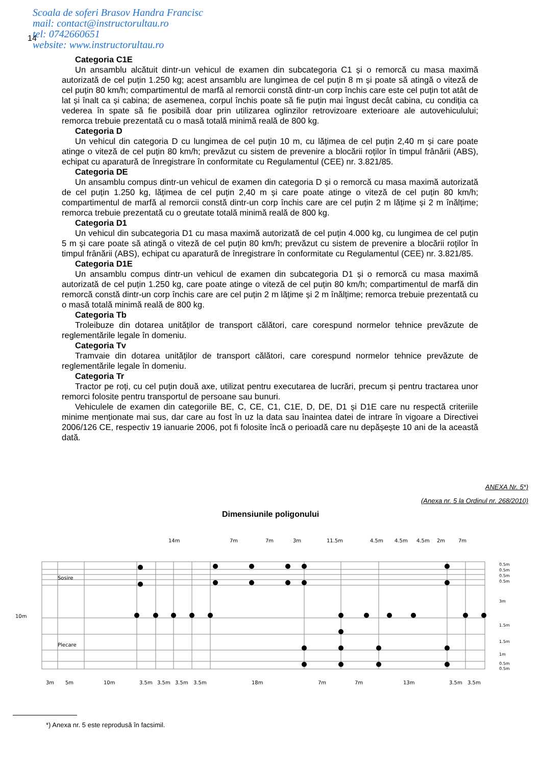Scoala de soferi Brasov Handra Francisc
mail: contact@instructorultau.ro
tel: 0742660651
website: www.instructorultau.ro
14
Categoria C1E
Un ansamblu alcătuit dintr-un vehicul de examen din subcategoria C1 și o remorcă cu masa maximă autorizată de cel puțin 1.250 kg; acest ansamblu are lungimea de cel puțin 8 m și poate să atingă o viteză de cel puțin 80 km/h; compartimentul de marfă al remorcii constă dintr-un corp închis care este cel puțin tot atât de lat și înalt ca și cabina; de asemenea, corpul închis poate să fie puțin mai îngust decât cabina, cu condiția ca vederea în spate să fie posibilă doar prin utilizarea oglinzilor retrovizoare exterioare ale autovehiculului; remorca trebuie prezentată cu o masă totală minimă reală de 800 kg.
Categoria D
Un vehicul din categoria D cu lungimea de cel puțin 10 m, cu lățimea de cel puțin 2,40 m și care poate atinge o viteză de cel puțin 80 km/h; prevăzut cu sistem de prevenire a blocării roților în timpul frânării (ABS), echipat cu aparatură de înregistrare în conformitate cu Regulamentul (CEE) nr. 3.821/85.
Categoria DE
Un ansamblu compus dintr-un vehicul de examen din categoria D și o remorcă cu masa maximă autorizată de cel puțin 1.250 kg, lățimea de cel puțin 2,40 m și care poate atinge o viteză de cel puțin 80 km/h; compartimentul de marfă al remorcii constă dintr-un corp închis care are cel puțin 2 m lățime și 2 m înălțime; remorca trebuie prezentată cu o greutate totală minimă reală de 800 kg.
Categoria D1
Un vehicul din subcategoria D1 cu masa maximă autorizată de cel puțin 4.000 kg, cu lungimea de cel puțin 5 m și care poate să atingă o viteză de cel puțin 80 km/h; prevăzut cu sistem de prevenire a blocării roților în timpul frânării (ABS), echipat cu aparatură de înregistrare în conformitate cu Regulamentul (CEE) nr. 3.821/85.
Categoria D1E
Un ansamblu compus dintr-un vehicul de examen din subcategoria D1 și o remorcă cu masa maximă autorizată de cel puțin 1.250 kg, care poate atinge o viteză de cel puțin 80 km/h; compartimentul de marfă din remorcă constă dintr-un corp închis care are cel puțin 2 m lățime și 2 m înălțime; remorca trebuie prezentată cu o masă totală minimă reală de 800 kg.
Categoria Tb
Troleibuze din dotarea unităților de transport călători, care corespund normelor tehnice prevăzute de reglementările legale în domeniu.
Categoria Tv
Tramvaie din dotarea unităților de transport călători, care corespund normelor tehnice prevăzute de reglementările legale în domeniu.
Categoria Tr
Tractor pe roți, cu cel puțin două axe, utilizat pentru executarea de lucrări, precum și pentru tractarea unor remorci folosite pentru transportul de persoane sau bunuri.
Vehiculele de examen din categoriile BE, C, CE, C1, C1E, D, DE, D1 și D1E care nu respectă criteriile minime menționate mai sus, dar care au fost în uz la data sau înaintea datei de intrare în vigoare a Directivei 2006/126 CE, respectiv 19 ianuarie 2006, pot fi folosite încă o perioadă care nu depășește 10 ani de la această dată.
ANEXA Nr. 5*)
(Anexa nr. 5 la Ordinul nr. 268/2010)
Dimensiunile poligonului
14m
7m
7m
3m
11.5m
4.5m
4.5m
4.5m
2m
7m
10m
Sosire
Plecare
3m
5m
10m
3.5m
3.5m
3.5m
3.5m
18m
7m
7m
13m
3.5m
3.5m
0.5m
0.5m
0.5m
0.5m
3m
1.5m
1.5m
1m
0.5m
0.5m
*) Anexa nr. 5 este reprodusă în facsimil.